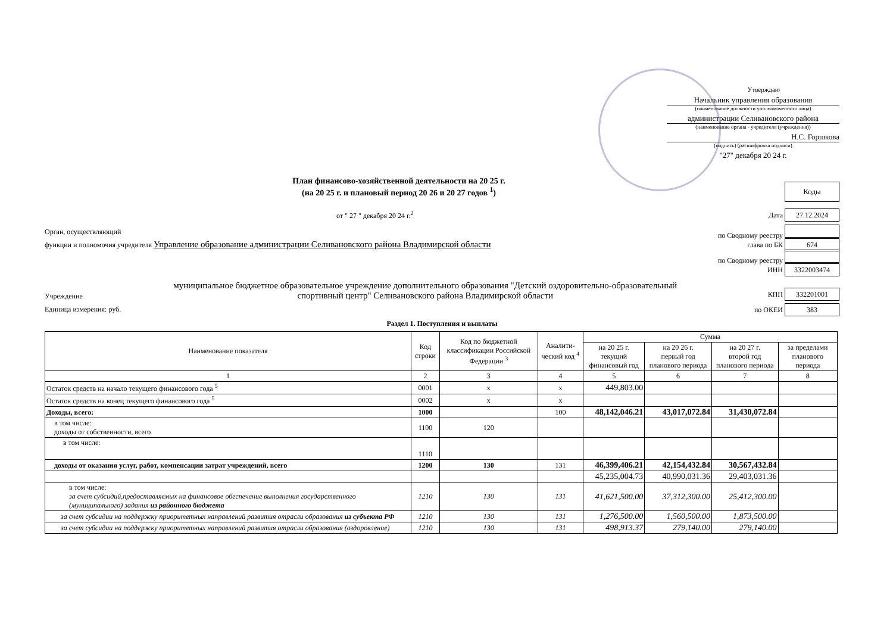Утверждаю
Начальник управления образования
(наименование должности уполномоченного лица)
администрации Селивановского района
(наименование органа - учредителя (учреждения))
Н.С. Горшкова
(подпись) (расшифровка подписи)
"27" декабря 20 24 г.
План финансово-хозяйственной деятельности на 20 25 г.
(на 20 25 г. и плановый период 20 26 и 20 27 годов <sup>1</sup>)
Коды
от " 27 " декабря 20 24 г.<sup>2</sup> Дата 27.12.2024
Орган, осуществляющий по Сводному реестру
функции и полномочия учредителя Управление образование администрации Селивановского района Владимирской области глава по БК 674
по Сводному реестру
ИНН 3322003474
Учреждение муниципальное бюджетное образовательное учреждение дополнительного образования "Детский оздоровительно-образовательный спортивный центр" Селивановского района Владимирской области КПП 332201001
Единица измерения: руб. по ОКЕИ 383
Раздел 1. Поступления и выплаты
| Наименование показателя | Код строки | Код по бюджетной классификации Российской Федерации <sup>3</sup> | Аналити-ческий код <sup>4</sup> | Сумма | | | |
| --- | --- | --- | --- | --- | --- | --- | --- |
| | | | | на 20 25 г. текущий финансовый год | на 20 26 г. первый год планового периода | на 20 27 г. второй год планового периода | за пределами планового периода |
| 1 | 2 | 3 | 4 | 5 | 6 | 7 | 8 |
| Остаток средств на начало текущего финансового года <sup>5</sup> | 0001 | x | x | 449,803.00 | | | |
| Остаток средств на конец текущего финансового года <sup>5</sup> | 0002 | x | x | | | | |
| Доходы, всего: | 1000 | | 100 | 48,142,046.21 | 43,017,072.84 | 31,430,072.84 | |
| в том числе: доходы от собственности, всего | 1100 | 120 | | | | | |
| в том числе: | 1110 | | | | | | |
| доходы от оказания услуг, работ, компенсации затрат учреждений, всего | 1200 | 130 | 131 | 46,399,406.21 | 42,154,432.84 | 30,567,432.84 | |
| | | | | 45,235,004.73 | 40,990,031.36 | 29,403,031.36 | |
| в том числе: за счет субсидий,предоставляемых на финансовое обеспечение выполнения государственного (муниципального) задания из районного бюджета | 1210 | 130 | 131 | 41,621,500.00 | 37,312,300.00 | 25,412,300.00 | |
| за счет субсидии на поддержку приоритетных направлений развития отрасли образования из субъекта РФ | 1210 | 130 | 131 | 1,276,500.00 | 1,560,500.00 | 1,873,500.00 | |
| за счет субсидии на поддержку приоритетных направлений развития отрасли образования (оздоровление) | 1210 | 130 | 131 | 498,913.37 | 279,140.00 | 279,140.00 | |